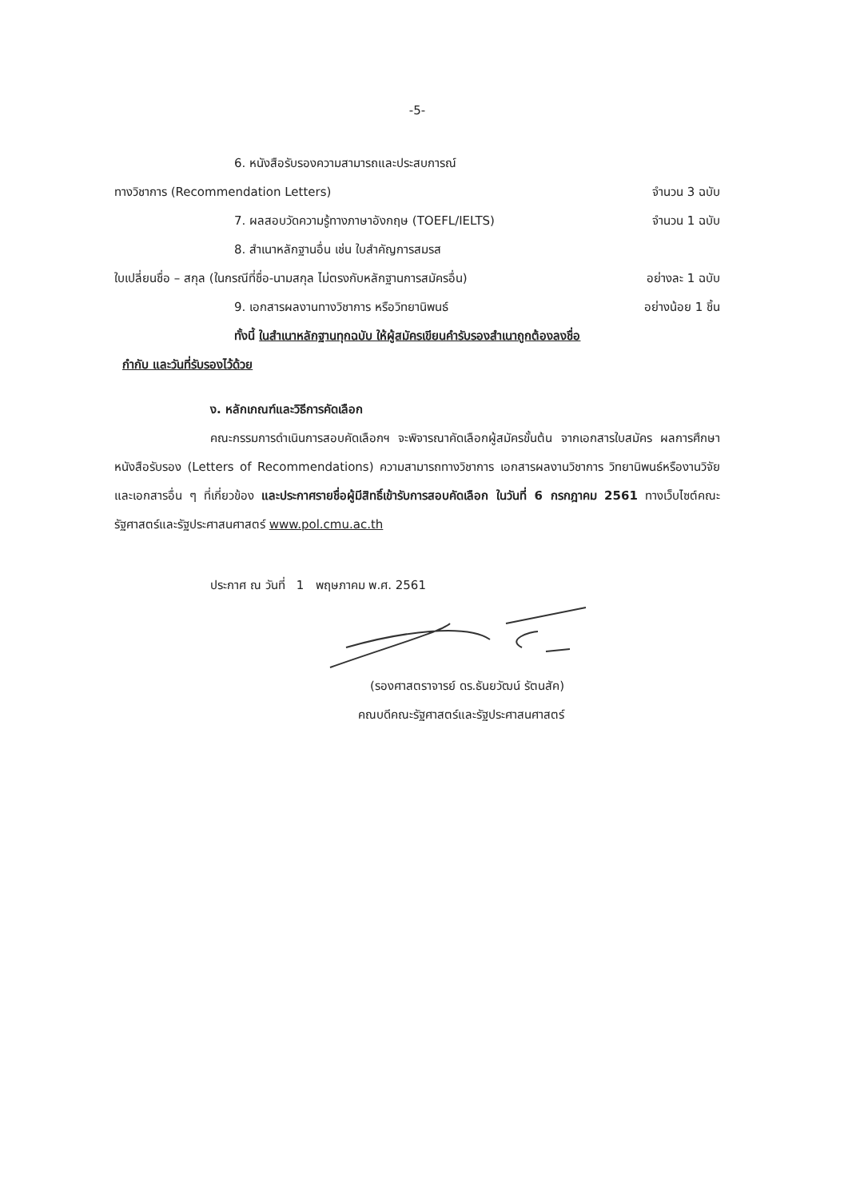-5-
6. หนังสือรับรองความสามารถและประสบการณ์
ทางวิชาการ (Recommendation Letters) จำนวน 3 ฉบับ
7. ผลสอบวัดความรู้ทางภาษาอังกฤษ (TOEFL/IELTS) จำนวน 1 ฉบับ
8. สำเนาหลักฐานอื่น เช่น ใบสำคัญการสมรส
ใบเปลี่ยนชื่อ – สกุล (ในกรณีที่ชื่อ-นามสกุล ไม่ตรงกับหลักฐานการสมัครอื่น) อย่างละ 1 ฉบับ
9. เอกสารผลงานทางวิชาการ หรือวิทยานิพนธ์ อย่างน้อย 1 ชิ้น
ทั้งนี้ ในสำเนาหลักฐานทุกฉบับ ให้ผู้สมัครเขียนคำรับรองสำเนาถูกต้องลงชื่อ
กำกับ และวันที่รับรองไว้ด้วย
ง. หลักเกณฑ์และวิธีการคัดเลือก
คณะกรรมการดำเนินการสอบคัดเลือกฯ จะพิจารณาคัดเลือกผู้สมัครขั้นต้น จากเอกสารใบสมัคร ผลการศึกษา หนังสือรับรอง (Letters of Recommendations) ความสามารถทางวิชาการ เอกสารผลงานวิชาการ วิทยานิพนธ์หรืองานวิจัย และเอกสารอื่น ๆ ที่เกี่ยวข้อง และประกาศรายชื่อผู้มีสิทธิ์เข้ารับการสอบคัดเลือก ในวันที่ 6 กรกฎาคม 2561 ทางเว็บไซต์คณะรัฐศาสตร์และรัฐประศาสนศาสตร์ www.pol.cmu.ac.th
ประกาศ ณ วันที่ 1 พฤษภาคม พ.ศ. 2561
(รองศาสตราจารย์ ดร.ธันยวัฒน์ รัตนสัค)
คณบดีคณะรัฐศาสตร์และรัฐประศาสนศาสตร์